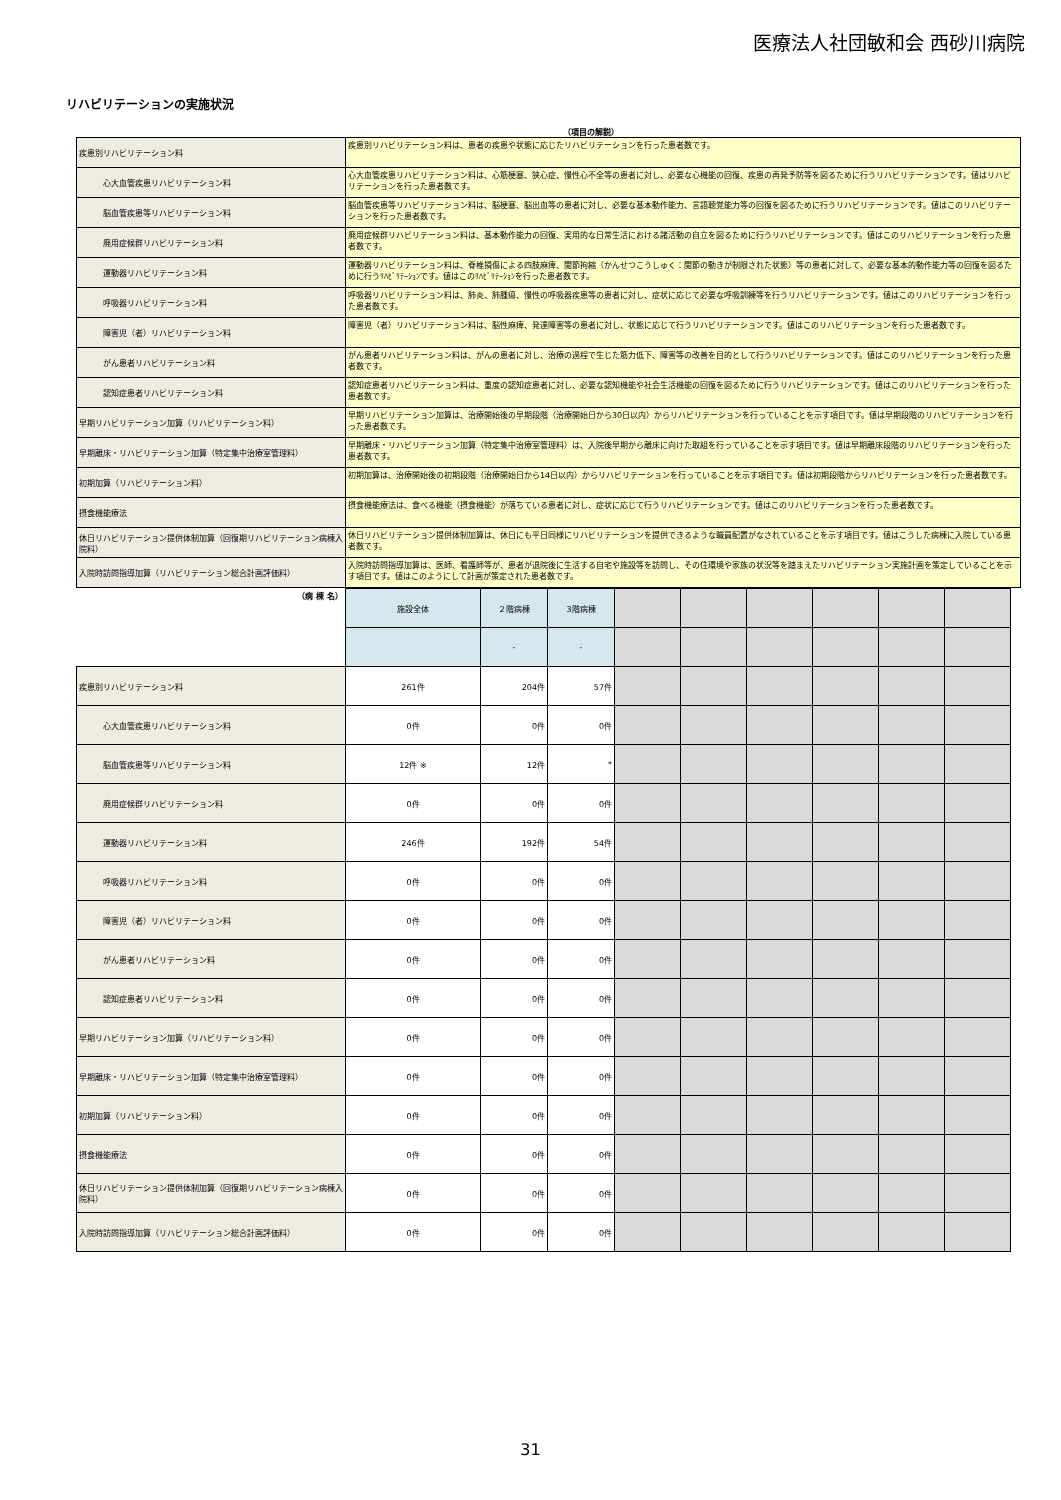医療法人社団敏和会 西砂川病院
リハビリテーションの実施状況
（項目の解説）
| 疾患別リハビリテーション料 | 疾患別リハビリテーション料は、患者の疾患や状態に応じたリハビリテーションを行った患者数です。 |
| 心大血管疾患リハビリテーション料 | 心大血管疾患リハビリテーション料は、心筋梗塞、狭心症、慢性心不全等の患者に対し、必要な心機能の回復、疾患の再発予防等を図るために行うリハビリテーションです。値はリハビリテーションを行った患者数です。 |
| 脳血管疾患等リハビリテーション料 | 脳血管疾患等リハビリテーション料は、脳梗塞、脳出血等の患者に対し、必要な基本動作能力、言語聴覚能力等の回復を図るために行うリハビリテーションです。値はこのリハビリテーションを行った患者数です。 |
| 廃用症候群リハビリテーション料 | 廃用症候群リハビリテーション料は、基本動作能力の回復、実用的な日常生活における諸活動の自立を図るために行うリハビリテーションです。値はこのリハビリテーションを行った患者数です。 |
| 運動器リハビリテーション料 | 運動器リハビリテーション料は、脊椎損傷による四肢麻痺、関節拘縮（かんせつこうしゅく：関節の動きが制限された状態）等の患者に対して、必要な基本的動作能力等の回復を図るために行うﾘﾊﾋﾞﾘﾃｰｼｮﾝです。値はこのﾘﾊﾋﾞﾘﾃｰｼｮﾝを行った患者数です。 |
| 呼吸器リハビリテーション料 | 呼吸器リハビリテーション料は、肺炎、肺腫瘍、慢性の呼吸器疾患等の患者に対し、症状に応じて必要な呼吸訓練等を行うリハビリテーションです。値はこのリハビリテーションを行った患者数です。 |
| 障害児（者）リハビリテーション料 | 障害児（者）リハビリテーション料は、脳性麻痺、発達障害等の患者に対し、状態に応じて行うリハビリテーションです。値はこのリハビリテーションを行った患者数です。 |
| がん患者リハビリテーション料 | がん患者リハビリテーション料は、がんの患者に対し、治療の過程で生じた筋力低下、障害等の改善を目的として行うリハビリテーションです。値はこのリハビリテーションを行った患者数です。 |
| 認知症患者リハビリテーション料 | 認知症患者リハビリテーション料は、重度の認知症患者に対し、必要な認知機能や社会生活機能の回復を図るために行うリハビリテーションです。値はこのリハビリテーションを行った患者数です。 |
| 早期リハビリテーション加算（リハビリテーション料） | 早期リハビリテーション加算は、治療開始後の早期段階（治療開始日から30日以内）からリハビリテーションを行っていることを示す項目です。値は早期段階のリハビリテーションを行った患者数です。 |
| 早期離床・リハビリテーション加算（特定集中治療室管理料） | 早期離床・リハビリテーション加算（特定集中治療室管理料）は、入院後早期から離床に向けた取組を行っていることを示す項目です。値は早期離床段階のリハビリテーションを行った患者数です。 |
| 初期加算（リハビリテーション料） | 初期加算は、治療開始後の初期段階（治療開始日から14日以内）からリハビリテーションを行っていることを示す項目です。値は初期段階からリハビリテーションを行った患者数です。 |
| 摂食機能療法 | 摂食機能療法は、食べる機能（摂食機能）が落ちている患者に対し、症状に応じて行うリハビリテーションです。値はこのリハビリテーションを行った患者数です。 |
| 休日リハビリテーション提供体制加算（回復期リハビリテーション病棟入院料） | 休日リハビリテーション提供体制加算は、休日にも平日同様にリハビリテーションを提供できるような職員配置がなされていることを示す項目です。値はこうした病棟に入院している患者数です。 |
| 入院時訪問指導加算（リハビリテーション総合計画評価料） | 入院時訪問指導加算は、医師、看護師等が、患者が退院後に生活する自宅や施設等を訪問し、その住環境や家族の状況等を踏まえたリハビリテーション実施計画を策定していることを示す項目です。値はこのようにして計画が策定された患者数です。 |
| （病 棟 名） | 施設全体 | ２階病棟 | 3階病棟 | | | | | | |
| | | - | - | | | | | | |
| 疾患別リハビリテーション料 | 261件 | 204件 | 57件 | | | | | | |
| 心大血管疾患リハビリテーション料 | 0件 | 0件 | 0件 | | | | | | |
| 脳血管疾患等リハビリテーション料 | 12件 ※ | 12件 | * | | | | | | |
| 廃用症候群リハビリテーション料 | 0件 | 0件 | 0件 | | | | | | |
| 運動器リハビリテーション料 | 246件 | 192件 | 54件 | | | | | | |
| 呼吸器リハビリテーション料 | 0件 | 0件 | 0件 | | | | | | |
| 障害児（者）リハビリテーション料 | 0件 | 0件 | 0件 | | | | | | |
| がん患者リハビリテーション料 | 0件 | 0件 | 0件 | | | | | | |
| 認知症患者リハビリテーション料 | 0件 | 0件 | 0件 | | | | | | |
| 早期リハビリテーション加算（リハビリテーション料） | 0件 | 0件 | 0件 | | | | | | |
| 早期離床・リハビリテーション加算（特定集中治療室管理料） | 0件 | 0件 | 0件 | | | | | | |
| 初期加算（リハビリテーション料） | 0件 | 0件 | 0件 | | | | | | |
| 摂食機能療法 | 0件 | 0件 | 0件 | | | | | | |
| 休日リハビリテーション提供体制加算（回復期リハビリテーション病棟入院料） | 0件 | 0件 | 0件 | | | | | | |
| 入院時訪問指導加算（リハビリテーション総合計画評価料） | 0件 | 0件 | 0件 | | | | | | |
31